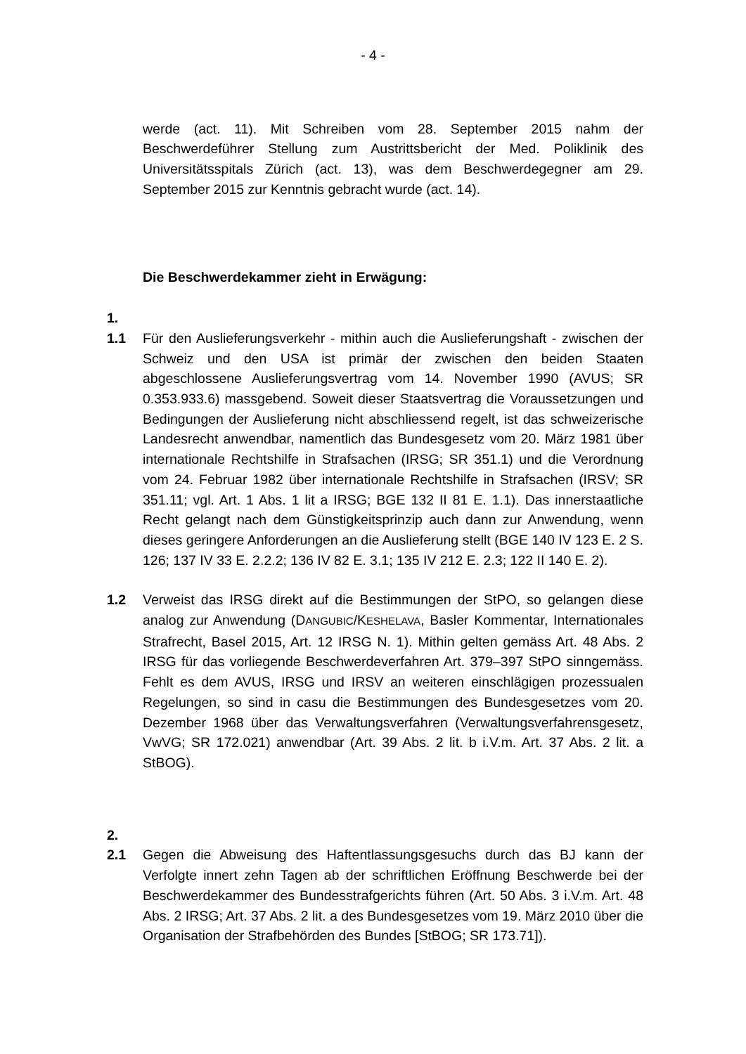- 4 -
werde (act. 11). Mit Schreiben vom 28. September 2015 nahm der Beschwerdeführer Stellung zum Austrittsbericht der Med. Poliklinik des Universitätsspitals Zürich (act. 13), was dem Beschwerdegegner am 29. September 2015 zur Kenntnis gebracht wurde (act. 14).
Die Beschwerdekammer zieht in Erwägung:
1.
1.1 Für den Auslieferungsverkehr - mithin auch die Auslieferungshaft - zwischen der Schweiz und den USA ist primär der zwischen den beiden Staaten abgeschlossene Auslieferungsvertrag vom 14. November 1990 (AVUS; SR 0.353.933.6) massgebend. Soweit dieser Staatsvertrag die Voraus­setzungen und Bedingungen der Auslieferung nicht abschliessend regelt, ist das schweizerische Landesrecht anwendbar, namentlich das Bundesgesetz vom 20. März 1981 über internationale Rechtshilfe in Strafsachen (IRSG; SR 351.1) und die Verordnung vom 24. Februar 1982 über internationale Rechtshilfe in Strafsachen (IRSV; SR 351.11; vgl. Art. 1 Abs. 1 lit a IRSG; BGE 132 II 81 E. 1.1). Das innerstaatliche Recht gelangt nach dem Günstigkeitsprinzip auch dann zur Anwendung, wenn dieses geringere Anforderungen an die Auslieferung stellt (BGE 140 IV 123 E. 2 S. 126; 137 IV 33 E. 2.2.2; 136 IV 82 E. 3.1; 135 IV 212 E. 2.3; 122 II 140 E. 2).
1.2 Verweist das IRSG direkt auf die Bestimmungen der StPO, so gelangen diese analog zur Anwendung (DANGUBIC/KESHELAVA, Basler Kommentar, Internationales Strafrecht, Basel 2015, Art. 12 IRSG N. 1). Mithin gelten gemäss Art. 48 Abs. 2 IRSG für das vorliegende Beschwerdeverfahren Art. 379–397 StPO sinngemäss. Fehlt es dem AVUS, IRSG und IRSV an weiteren einschlägigen prozessualen Regelungen, so sind in casu die Bestimmungen des Bundesgesetzes vom 20. Dezember 1968 über das Verwaltungsverfahren (Verwaltungsverfahrensgesetz, VwVG; SR 172.021) anwendbar (Art. 39 Abs. 2 lit. b i.V.m. Art. 37 Abs. 2 lit. a StBOG).
2.
2.1 Gegen die Abweisung des Haftentlassungsgesuchs durch das BJ kann der Verfolgte innert zehn Tagen ab der schriftlichen Eröffnung Beschwerde bei der Beschwerdekammer des Bundesstrafgerichts führen (Art. 50 Abs. 3 i.V.m. Art. 48 Abs. 2 IRSG; Art. 37 Abs. 2 lit. a des Bundesgesetzes vom 19. März 2010 über die Organisation der Strafbehörden des Bundes [StBOG; SR 173.71]).